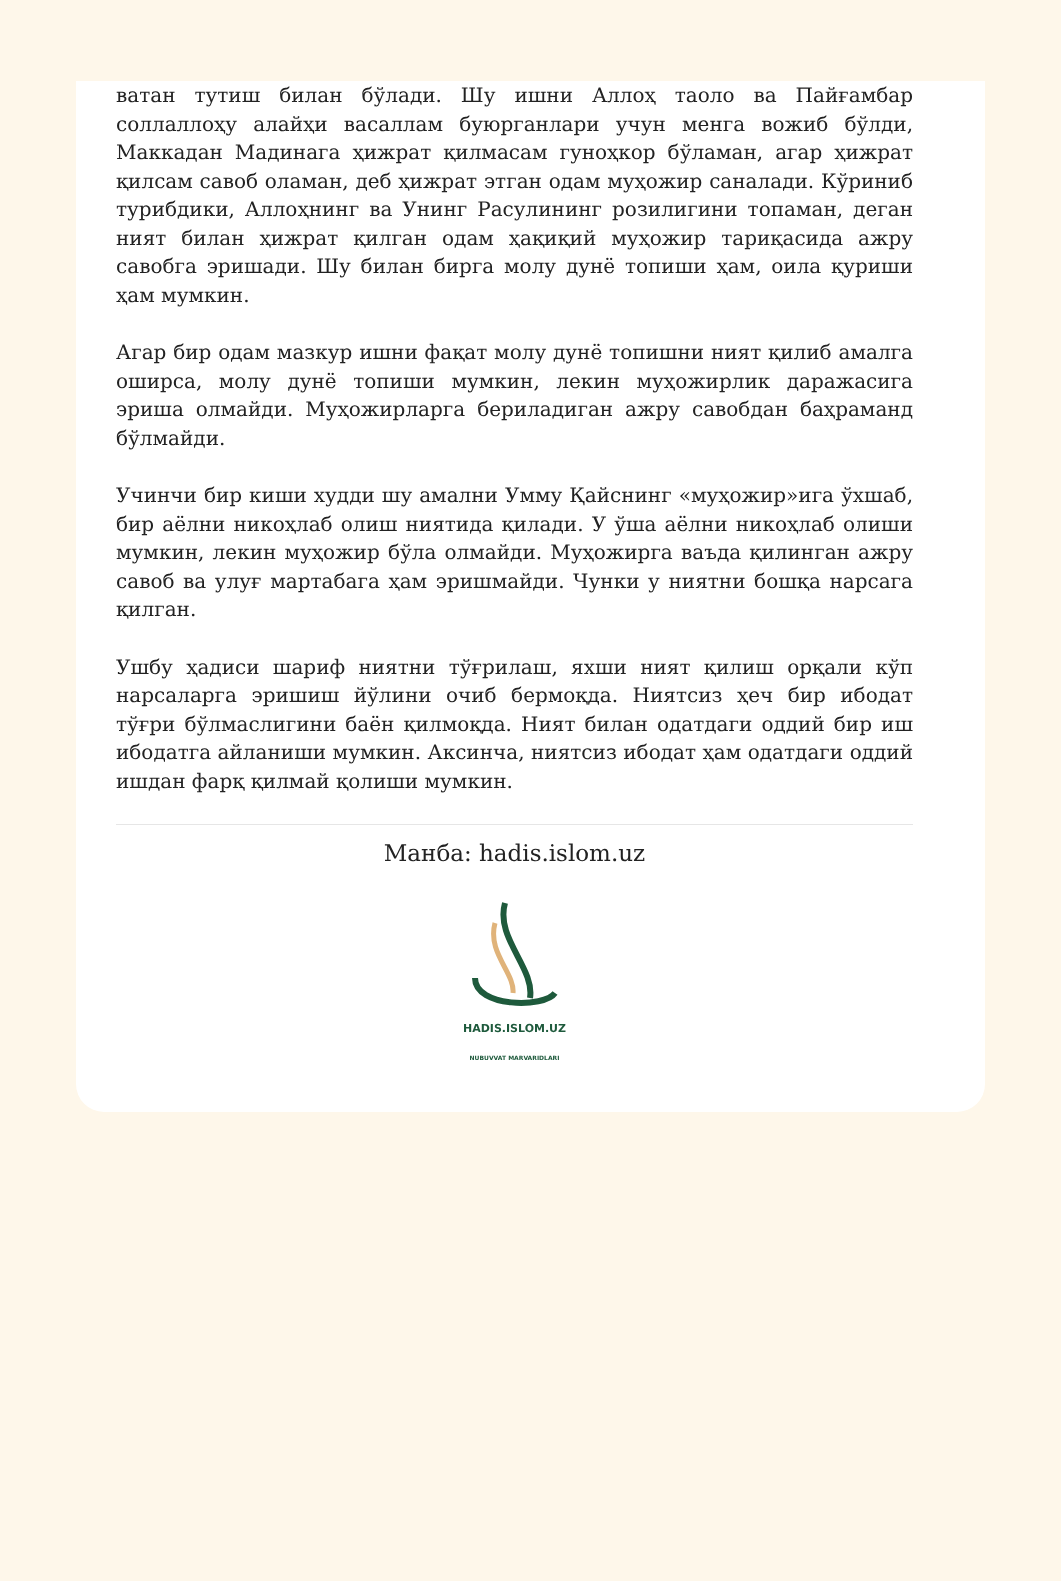ватан тутиш билан бўлади. Шу ишни Аллоҳ таоло ва Пайғамбар соллаллоҳу алайҳи васаллам буюрганлари учун менга вожиб бўлди, Маккадан Мадинага ҳижрат қилмасам гуноҳкор бўламан, агар ҳижрат қилсам савоб оламан, деб ҳижрат этган одам муҳожир саналади. Кўриниб турибдики, Аллоҳнинг ва Унинг Расулининг розилигини топаман, деган ният билан ҳижрат қилган одам ҳақиқий муҳожир тариқасида ажру савобга эришади. Шу билан бирга молу дунё топиши ҳам, оила қуриши ҳам мумкин.
Агар бир одам мазкур ишни фақат молу дунё топишни ният қилиб амалга оширса, молу дунё топиши мумкин, лекин муҳожирлик даражасига эриша олмайди. Муҳожирларга бериладиган ажру савобдан баҳраманд бўлмайди.
Учинчи бир киши худди шу амални Умму Қайснинг «муҳожир»ига ўхшаб, бир аёлни никоҳлаб олиш ниятида қилади. У ўша аёлни никоҳлаб олиши мумкин, лекин муҳожир бўла олмайди. Муҳожирга ваъда қилинган ажру савоб ва улуғ мартабага ҳам эришмайди. Чунки у ниятни бошқа нарсага қилган.
Ушбу ҳадиси шариф ниятни тўғрилаш, яхши ният қилиш орқали кўп нарсаларга эришиш йўлини очиб бермоқда. Ниятсиз ҳеч бир ибодат тўғри бўлмаслигини баён қилмоқда. Ният билан одатдаги оддий бир иш ибодатга айланиши мумкин. Аксинча, ниятсиз ибодат ҳам одатдаги оддий ишдан фарқ қилмай қолиши мумкин.
Манба: hadis.islom.uz
HADIS.ISLOM.UZ
NUBUVVAT MARVARIDLARI